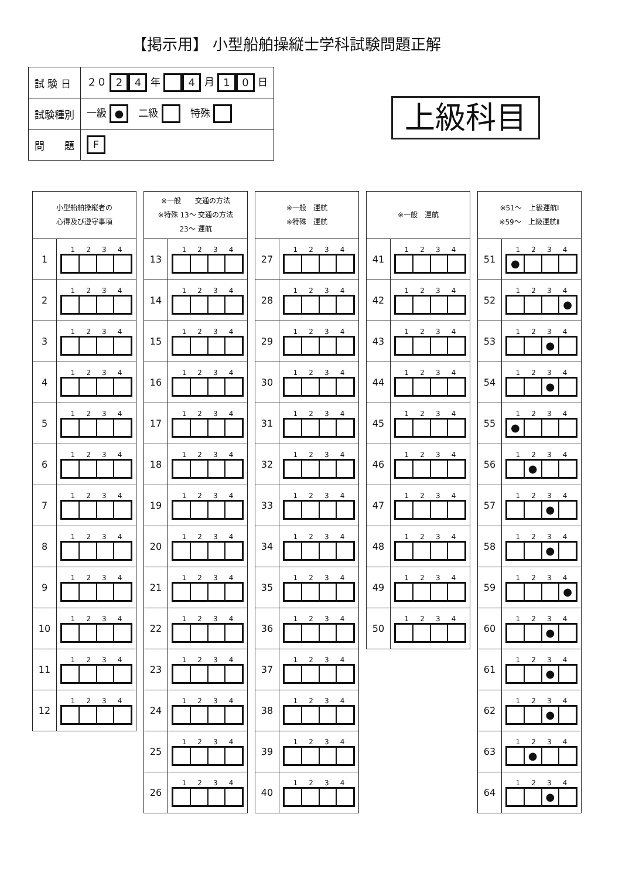【掲示用】 小型船舶操縦士学科試験問題正解
| 試 験 日 | ２０ 2 4 年 4 月 1 0 日 |
| 試験種別 | 一級 ● 二級 特殊 |
| 問 題 | F |
上級科目
| 小型船舶操縦者の 心得及び遵守事項 | |
| --- | --- |
| 1 | 1 2 3 4 |
| 2 | 1 2 3 4 |
| 3 | 1 2 3 4 |
| 4 | 1 2 3 4 |
| 5 | 1 2 3 4 |
| 6 | 1 2 3 4 |
| 7 | 1 2 3 4 |
| 8 | 1 2 3 4 |
| 9 | 1 2 3 4 |
| 10 | 1 2 3 4 |
| 11 | 1 2 3 4 |
| 12 | 1 2 3 4 |
| ※一般 交通の方法 ※特殊 13～ 交通の方法 23～ 運航 | |
| --- | --- |
| 13 | 1 2 3 4 |
| 14 | 1 2 3 4 |
| 15 | 1 2 3 4 |
| 16 | 1 2 3 4 |
| 17 | 1 2 3 4 |
| 18 | 1 2 3 4 |
| 19 | 1 2 3 4 |
| 20 | 1 2 3 4 |
| 21 | 1 2 3 4 |
| 22 | 1 2 3 4 |
| 23 | 1 2 3 4 |
| 24 | 1 2 3 4 |
| 25 | 1 2 3 4 |
| 26 | 1 2 3 4 |
| ※一般 運航 ※特殊 運航 | |
| --- | --- |
| 27 | 1 2 3 4 |
| 28 | 1 2 3 4 |
| 29 | 1 2 3 4 |
| 30 | 1 2 3 4 |
| 31 | 1 2 3 4 |
| 32 | 1 2 3 4 |
| 33 | 1 2 3 4 |
| 34 | 1 2 3 4 |
| 35 | 1 2 3 4 |
| 36 | 1 2 3 4 |
| 37 | 1 2 3 4 |
| 38 | 1 2 3 4 |
| 39 | 1 2 3 4 |
| 40 | 1 2 3 4 |
| ※一般 運航 | |
| --- | --- |
| 41 | 1 2 3 4 |
| 42 | 1 2 3 4 |
| 43 | 1 2 3 4 |
| 44 | 1 2 3 4 |
| 45 | 1 2 3 4 |
| 46 | 1 2 3 4 |
| 47 | 1 2 3 4 |
| 48 | 1 2 3 4 |
| 49 | 1 2 3 4 |
| 50 | 1 2 3 4 |
| ※51～ 上級運航Ⅰ ※59～ 上級運航Ⅱ | |
| --- | --- |
| 51 | 1 2 3 4 ● |
| 52 | 1 2 3 4 ● |
| 53 | 1 2 3 4 ● |
| 54 | 1 2 3 4 ● |
| 55 | 1 2 3 4 ● |
| 56 | 1 2 3 4 ● |
| 57 | 1 2 3 4 ● |
| 58 | 1 2 3 4 ● |
| 59 | 1 2 3 4 ● |
| 60 | 1 2 3 4 ● |
| 61 | 1 2 3 4 ● |
| 62 | 1 2 3 4 ● |
| 63 | 1 2 3 4 ● |
| 64 | 1 2 3 4 ● |